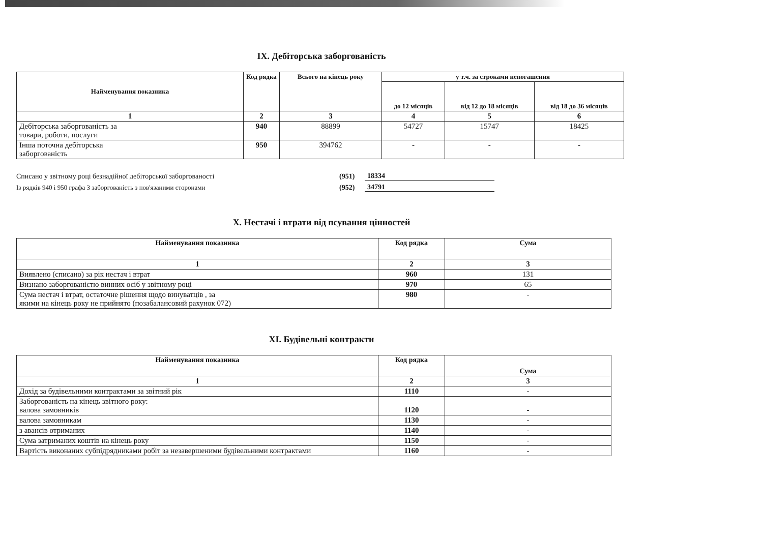IX. Дебіторська заборгованість
| Найменування показника | Код рядка | Всього на кінець року | у т.ч. за строками непогашення | | |
| --- | --- | --- | --- | --- | --- |
| | | | до 12 місяців | від 12 до 18 місяців | від 18 до 36 місяців |
| 1 | 2 | 3 | 4 | 5 | 6 |
| Дебіторська заборгованість за товари, роботи, послуги | 940 | 88899 | 54727 | 15747 | 18425 |
| Інша поточна дебіторська заборгованість | 950 | 394762 | - | - | - |
Списано у звітному році безнадійної дебіторської заборгованості (951) 18334
Із рядків 940 і 950 графа 3 заборгованість з пов'язаними сторонами (952) 34791
X. Нестачі і втрати від псування цінностей
| Найменування показника | Код рядка | Сума |
| --- | --- | --- |
| 1 | 2 | 3 |
| Виявлено (списано) за рік нестач і втрат | 960 | 131 |
| Визнано заборгованістю винних осіб у звітному році | 970 | 65 |
| Сума нестач і втрат, остаточне рішення щодо винуватців , за якими на кінець року не прийнято (позабалансовий рахунок 072) | 980 | - |
XI. Будівельні контракти
| Найменування показника | Код рядка | Сума |
| --- | --- | --- |
| 1 | 2 | 3 |
| Дохід за будівельними контрактами за звітний рік | 1110 | - |
| Заборгованість на кінець звітного року: валова замовників | 1120 | - |
| валова замовникам | 1130 | - |
| з авансів отриманих | 1140 | - |
| Сума затриманих коштів на кінець року | 1150 | - |
| Вартість виконаних субпідрядниками робіт за незавершеними будівельними контрактами | 1160 | - |